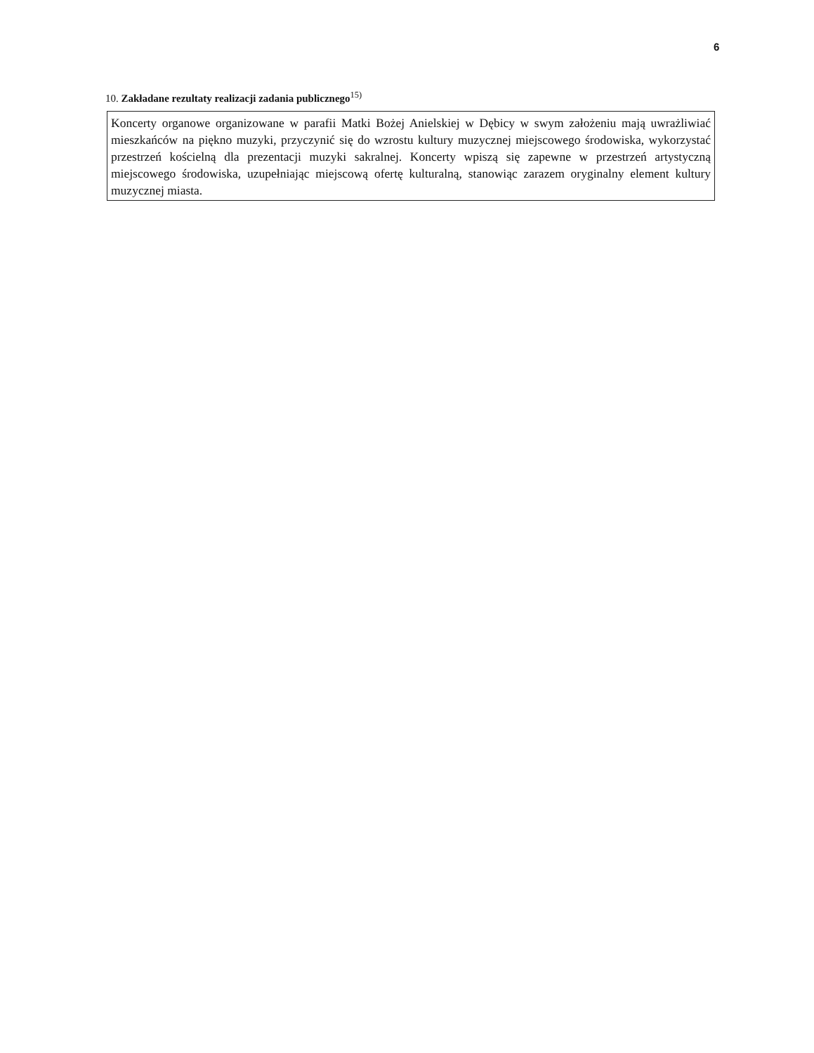6
10. Zakładane rezultaty realizacji zadania publicznego<sup>15)</sup>
Koncerty organowe organizowane w parafii Matki Bożej Anielskiej w Dębicy w swym założeniu mają uwrażliwiać mieszkańców na piękno muzyki, przyczynić się do wzrostu kultury muzycznej miejscowego środowiska, wykorzystać przestrzeń kościelną dla prezentacji muzyki sakralnej. Koncerty wpiszą się zapewne w przestrzeń artystyczną miejscowego środowiska, uzupełniając miejscową ofertę kulturalną, stanowiąc zarazem oryginalny element kultury muzycznej miasta.